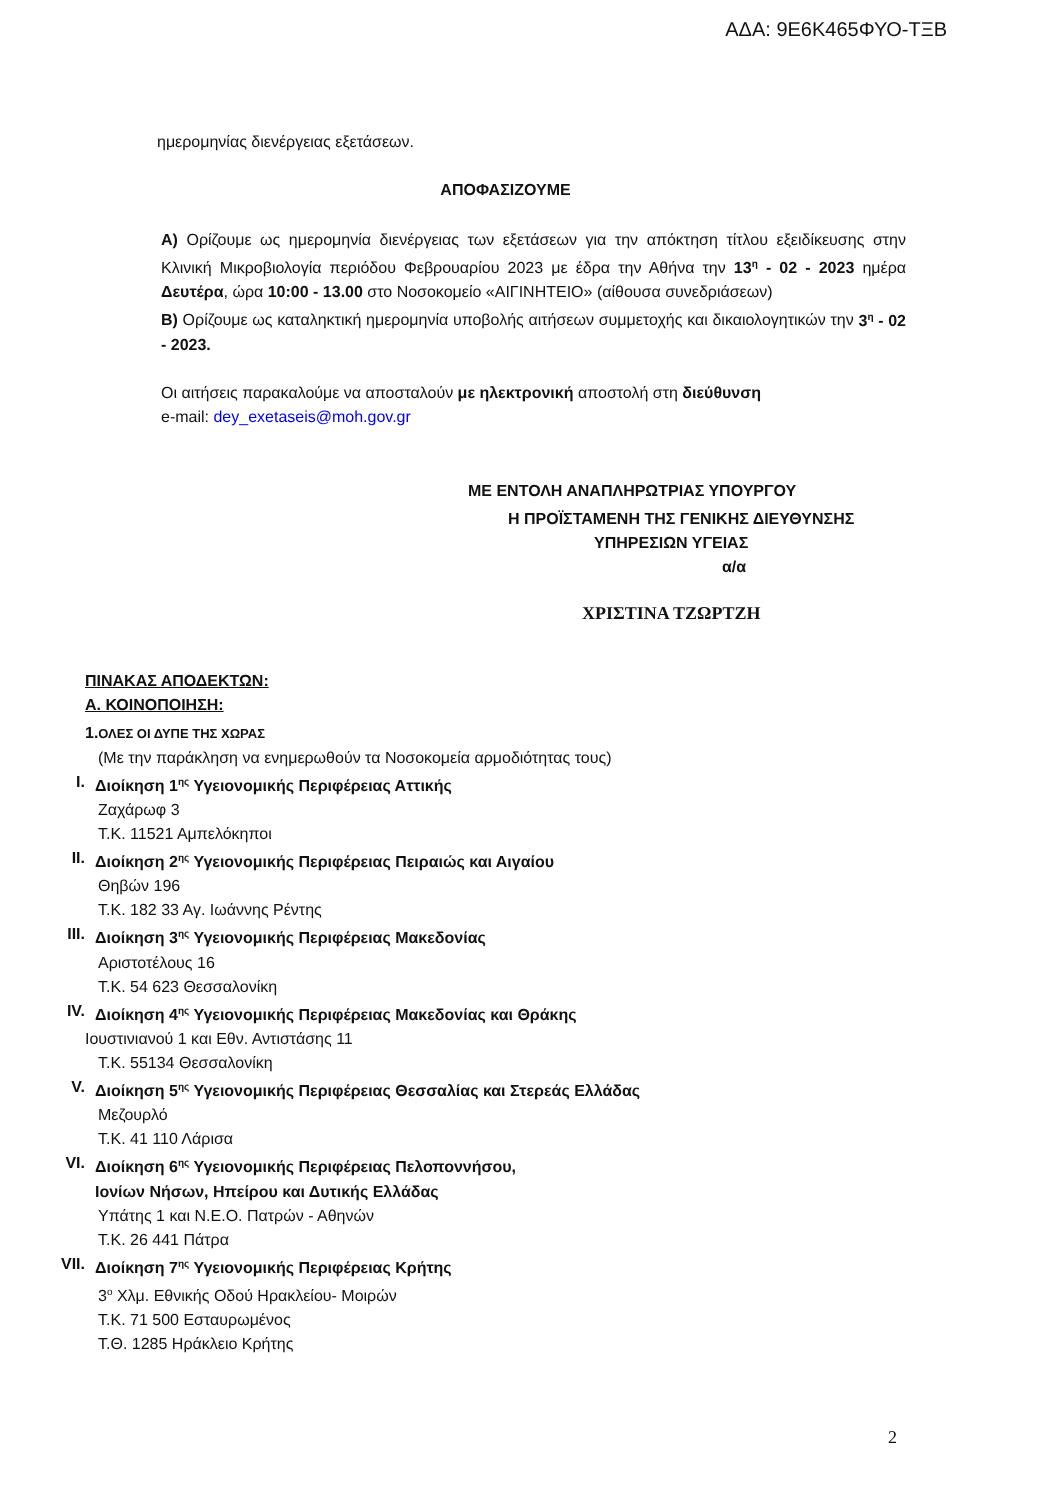ΑΔΑ: 9Ε6Κ465ΦΥΟ-ΤΞΒ
ημερομηνίας διενέργειας εξετάσεων.
ΑΠΟΦΑΣΙΖΟΥΜΕ
Α) Ορίζουμε ως ημερομηνία διενέργειας των εξετάσεων για την απόκτηση τίτλου εξειδίκευσης στην Κλινική Μικροβιολογία περιόδου Φεβρουαρίου 2023 με έδρα την Αθήνα την 13<sup>η</sup> - 02 - 2023 ημέρα Δευτέρα, ώρα 10:00 - 13.00 στο Νοσοκομείο «ΑΙΓΙΝΗΤΕΙΟ» (αίθουσα συνεδριάσεων)
Β) Ορίζουμε ως καταληκτική ημερομηνία υποβολής αιτήσεων συμμετοχής και δικαιολογητικών την 3<sup>η</sup> - 02 - 2023.
Οι αιτήσεις παρακαλούμε να αποσταλούν με ηλεκτρονική αποστολή στη διεύθυνση
e-mail: dey_exetaseis@moh.gov.gr
ΜΕ ΕΝΤΟΛΗ ΑΝΑΠΛΗΡΩΤΡΙΑΣ ΥΠΟΥΡΓΟΥ
Η ΠΡΟΪΣΤΑΜΕΝΗ ΤΗΣ ΓΕΝΙΚΗΣ ΔΙΕΥΘΥΝΣΗΣ
ΥΠΗΡΕΣΙΩΝ ΥΓΕΙΑΣ
α/α
ΧΡΙΣΤΙΝΑ ΤΖΩΡΤΖΗ
ΠΙΝΑΚΑΣ ΑΠΟΔΕΚΤΩΝ:
Α. ΚΟΙΝΟΠΟΙΗΣΗ:
1. ΟΛΕΣ ΟΙ ΔΥΠΕ ΤΗΣ ΧΩΡΑΣ
(Με την παράκληση να ενημερωθούν τα Νοσοκομεία αρμοδιότητας τους)
I. Διοίκηση 1<sup>ης</sup> Υγειονομικής Περιφέρειας Αττικής
Ζαχάρωφ 3
Τ.Κ. 11521 Αμπελόκηποι
II. Διοίκηση 2<sup>ης</sup> Υγειονομικής Περιφέρειας Πειραιώς και Αιγαίου
Θηβών 196
Τ.Κ. 182 33 Αγ. Ιωάννης Ρέντης
III. Διοίκηση 3<sup>ης</sup> Υγειονομικής Περιφέρειας Μακεδονίας
Αριστοτέλους 16
Τ.Κ. 54 623 Θεσσαλονίκη
IV. Διοίκηση 4<sup>ης</sup> Υγειονομικής Περιφέρειας Μακεδονίας και Θράκης
Ιουστινιανού 1 και Εθν. Αντιστάσης 11
Τ.Κ. 55134 Θεσσαλονίκη
V. Διοίκηση 5<sup>ης</sup> Υγειονομικής Περιφέρειας Θεσσαλίας και Στερεάς Ελλάδας
Μεζουρλό
Τ.Κ. 41 110 Λάρισα
VI. Διοίκηση 6<sup>ης</sup> Υγειονομικής Περιφέρειας Πελοποννήσου,
Ιονίων Νήσων, Ηπείρου και Δυτικής Ελλάδας
Υπάτης 1 και Ν.Ε.Ο. Πατρών - Αθηνών
Τ.Κ. 26 441 Πάτρα
VII. Διοίκηση 7<sup>ης</sup> Υγειονομικής Περιφέρειας Κρήτης
3<sup>ο</sup> Χλμ. Εθνικής Οδού Ηρακλείου- Μοιρών
Τ.Κ. 71 500 Εσταυρωμένος
Τ.Θ. 1285 Ηράκλειο Κρήτης
2